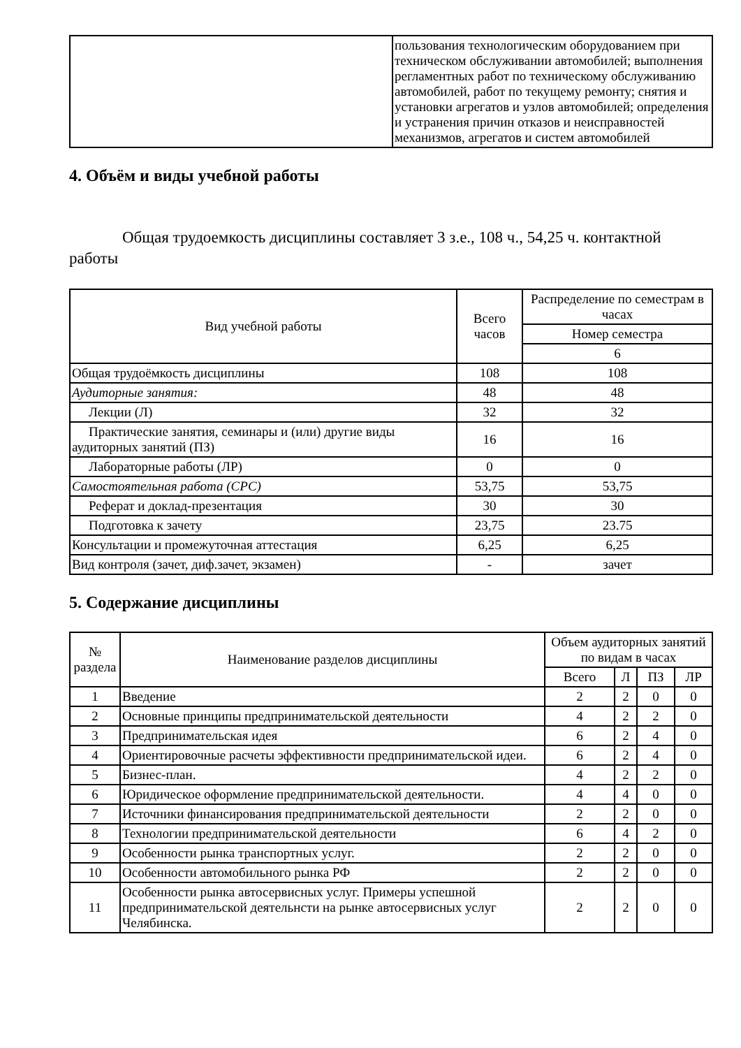| | пользования технологическим оборудованием при техническом обслуживании автомобилей; выполнения регламентных работ по техническому обслуживанию автомобилей, работ по текущему ремонту; снятия и установки агрегатов и узлов автомобилей; определения и устранения причин отказов и неисправностей механизмов, агрегатов и систем автомобилей |
4. Объём и виды учебной работы
Общая трудоемкость дисциплины составляет 3 з.е., 108 ч., 54,25 ч. контактной работы
| Вид учебной работы | Всего часов | Распределение по семестрам в часах |
| --- | --- | --- |
| | | Номер семестра |
| | | 6 |
| Общая трудоёмкость дисциплины | 108 | 108 |
| Аудиторные занятия: | 48 | 48 |
| Лекции (Л) | 32 | 32 |
| Практические занятия, семинары и (или) другие виды аудиторных занятий (ПЗ) | 16 | 16 |
| Лабораторные работы (ЛР) | 0 | 0 |
| Самостоятельная работа (СРС) | 53,75 | 53,75 |
| Реферат и доклад-презентация | 30 | 30 |
| Подготовка к зачету | 23,75 | 23.75 |
| Консультации и промежуточная аттестация | 6,25 | 6,25 |
| Вид контроля (зачет, диф.зачет, экзамен) | - | зачет |
5. Содержание дисциплины
| № раздела | Наименование разделов дисциплины | Объем аудиторных занятий по видам в часах | | | |
| --- | --- | --- | --- | --- | --- |
| | | Всего | Л | ПЗ | ЛР |
| 1 | Введение | 2 | 2 | 0 | 0 |
| 2 | Основные принципы предпринимательской деятельности | 4 | 2 | 2 | 0 |
| 3 | Предпринимательская идея | 6 | 2 | 4 | 0 |
| 4 | Ориентировочные расчеты эффективности предпринимательской идеи. | 6 | 2 | 4 | 0 |
| 5 | Бизнес-план. | 4 | 2 | 2 | 0 |
| 6 | Юридическое оформление предпринимательской деятельности. | 4 | 4 | 0 | 0 |
| 7 | Источники финансирования предпринимательской деятельности | 2 | 2 | 0 | 0 |
| 8 | Технологии предпринимательской деятельности | 6 | 4 | 2 | 0 |
| 9 | Особенности рынка транспортных услуг. | 2 | 2 | 0 | 0 |
| 10 | Особенности автомобильного рынка РФ | 2 | 2 | 0 | 0 |
| 11 | Особенности рынка автосервисных услуг. Примеры успешной предпринимательской деятельнсти на рынке автосервисных услуг Челябинска. | 2 | 2 | 0 | 0 |